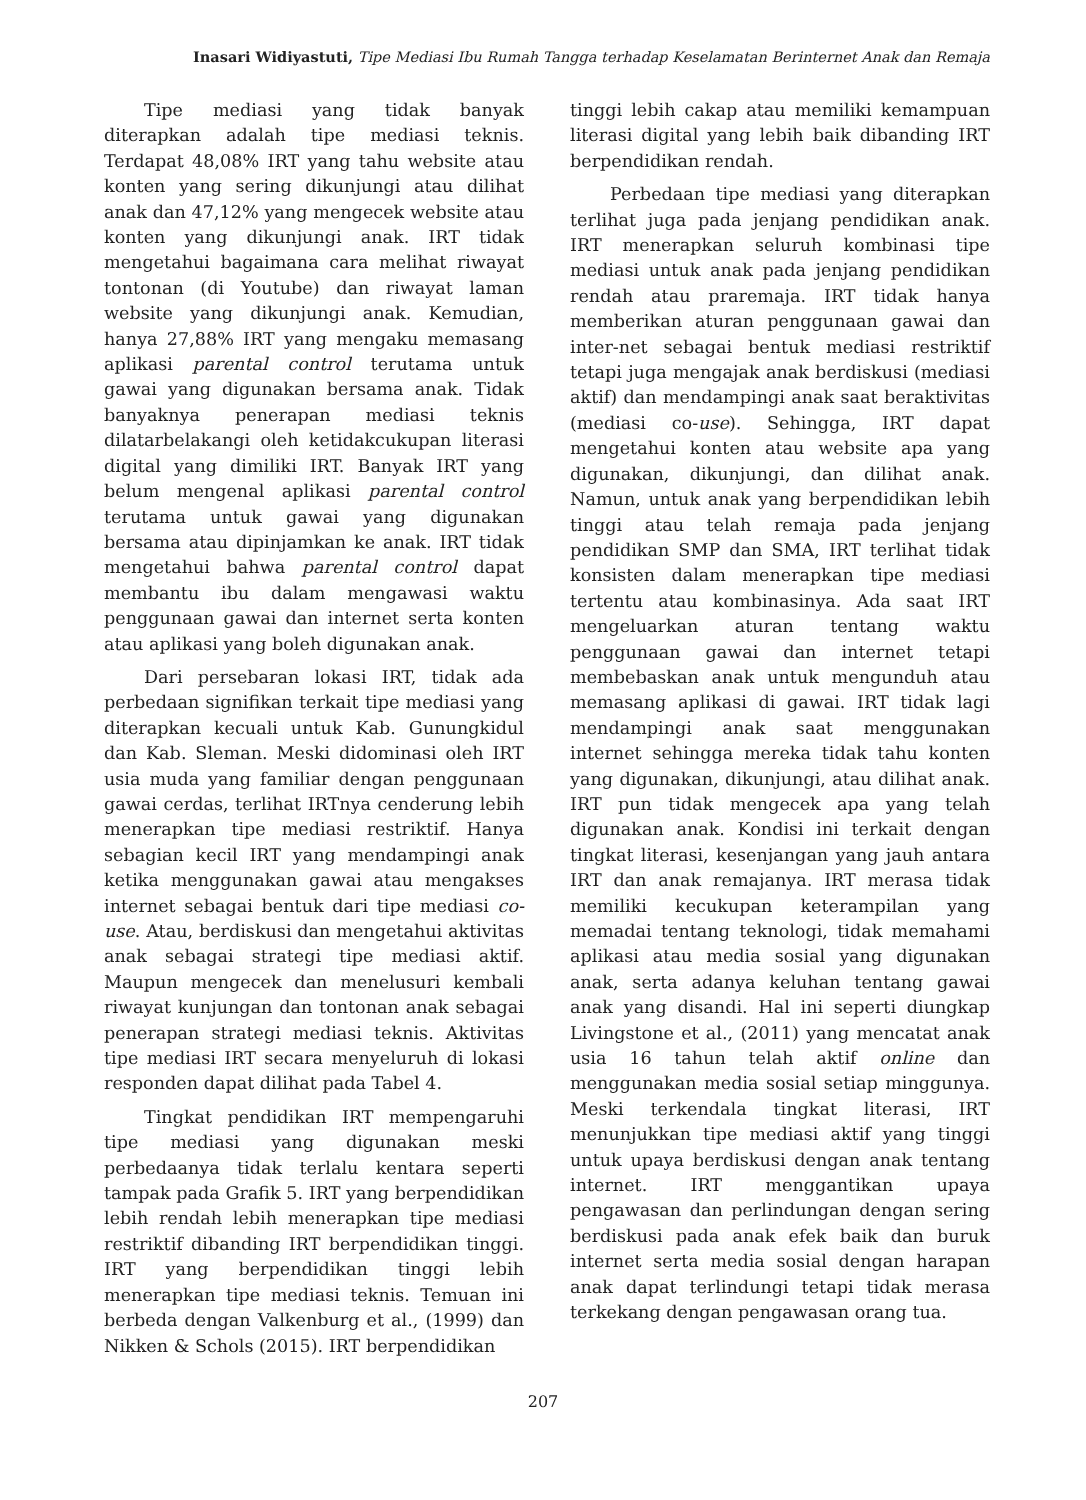Inasari Widiyastuti, Tipe Mediasi Ibu Rumah Tangga terhadap Keselamatan Berinternet Anak dan Remaja
Tipe mediasi yang tidak banyak diterapkan adalah tipe mediasi teknis. Terdapat 48,08% IRT yang tahu website atau konten yang sering dikunjungi atau dilihat anak dan 47,12% yang mengecek website atau konten yang dikunjungi anak. IRT tidak mengetahui bagaimana cara melihat riwayat tontonan (di Youtube) dan riwayat laman website yang dikunjungi anak. Kemudian, hanya 27,88% IRT yang mengaku memasang aplikasi parental control terutama untuk gawai yang digunakan bersama anak. Tidak banyaknya penerapan mediasi teknis dilatarbelakangi oleh ketidakcukupan literasi digital yang dimiliki IRT. Banyak IRT yang belum mengenal aplikasi parental control terutama untuk gawai yang digunakan bersama atau dipinjamkan ke anak. IRT tidak mengetahui bahwa parental control dapat membantu ibu dalam mengawasi waktu penggunaan gawai dan internet serta konten atau aplikasi yang boleh digunakan anak.
Dari persebaran lokasi IRT, tidak ada perbedaan signifikan terkait tipe mediasi yang diterapkan kecuali untuk Kab. Gunungkidul dan Kab. Sleman. Meski didominasi oleh IRT usia muda yang familiar dengan penggunaan gawai cerdas, terlihat IRTnya cenderung lebih menerapkan tipe mediasi restriktif. Hanya sebagian kecil IRT yang mendampingi anak ketika menggunakan gawai atau mengakses internet sebagai bentuk dari tipe mediasi co-use. Atau, berdiskusi dan mengetahui aktivitas anak sebagai strategi tipe mediasi aktif. Maupun mengecek dan menelusuri kembali riwayat kunjungan dan tontonan anak sebagai penerapan strategi mediasi teknis. Aktivitas tipe mediasi IRT secara menyeluruh di lokasi responden dapat dilihat pada Tabel 4.
Tingkat pendidikan IRT mempengaruhi tipe mediasi yang digunakan meski perbedaanya tidak terlalu kentara seperti tampak pada Grafik 5. IRT yang berpendidikan lebih rendah lebih menerapkan tipe mediasi restriktif dibanding IRT berpendidikan tinggi. IRT yang berpendidikan tinggi lebih menerapkan tipe mediasi teknis. Temuan ini berbeda dengan Valkenburg et al., (1999) dan Nikken & Schols (2015). IRT berpendidikan
tinggi lebih cakap atau memiliki kemampuan literasi digital yang lebih baik dibanding IRT berpendidikan rendah.
Perbedaan tipe mediasi yang diterapkan terlihat juga pada jenjang pendidikan anak. IRT menerapkan seluruh kombinasi tipe mediasi untuk anak pada jenjang pendidikan rendah atau praremaja. IRT tidak hanya memberikan aturan penggunaan gawai dan inter-net sebagai bentuk mediasi restriktif tetapi juga mengajak anak berdiskusi (mediasi aktif) dan mendampingi anak saat beraktivitas (mediasi co-use). Sehingga, IRT dapat mengetahui konten atau website apa yang digunakan, dikunjungi, dan dilihat anak. Namun, untuk anak yang berpendidikan lebih tinggi atau telah remaja pada jenjang pendidikan SMP dan SMA, IRT terlihat tidak konsisten dalam menerapkan tipe mediasi tertentu atau kombinasinya. Ada saat IRT mengeluarkan aturan tentang waktu penggunaan gawai dan internet tetapi membebaskan anak untuk mengunduh atau memasang aplikasi di gawai. IRT tidak lagi mendampingi anak saat menggunakan internet sehingga mereka tidak tahu konten yang digunakan, dikunjungi, atau dilihat anak. IRT pun tidak mengecek apa yang telah digunakan anak. Kondisi ini terkait dengan tingkat literasi, kesenjangan yang jauh antara IRT dan anak remajanya. IRT merasa tidak memiliki kecukupan keterampilan yang memadai tentang teknologi, tidak memahami aplikasi atau media sosial yang digunakan anak, serta adanya keluhan tentang gawai anak yang disandi. Hal ini seperti diungkap Livingstone et al., (2011) yang mencatat anak usia 16 tahun telah aktif online dan menggunakan media sosial setiap minggunya. Meski terkendala tingkat literasi, IRT menunjukkan tipe mediasi aktif yang tinggi untuk upaya berdiskusi dengan anak tentang internet. IRT menggantikan upaya pengawasan dan perlindungan dengan sering berdiskusi pada anak efek baik dan buruk internet serta media sosial dengan harapan anak dapat terlindungi tetapi tidak merasa terkekang dengan pengawasan orang tua.
207